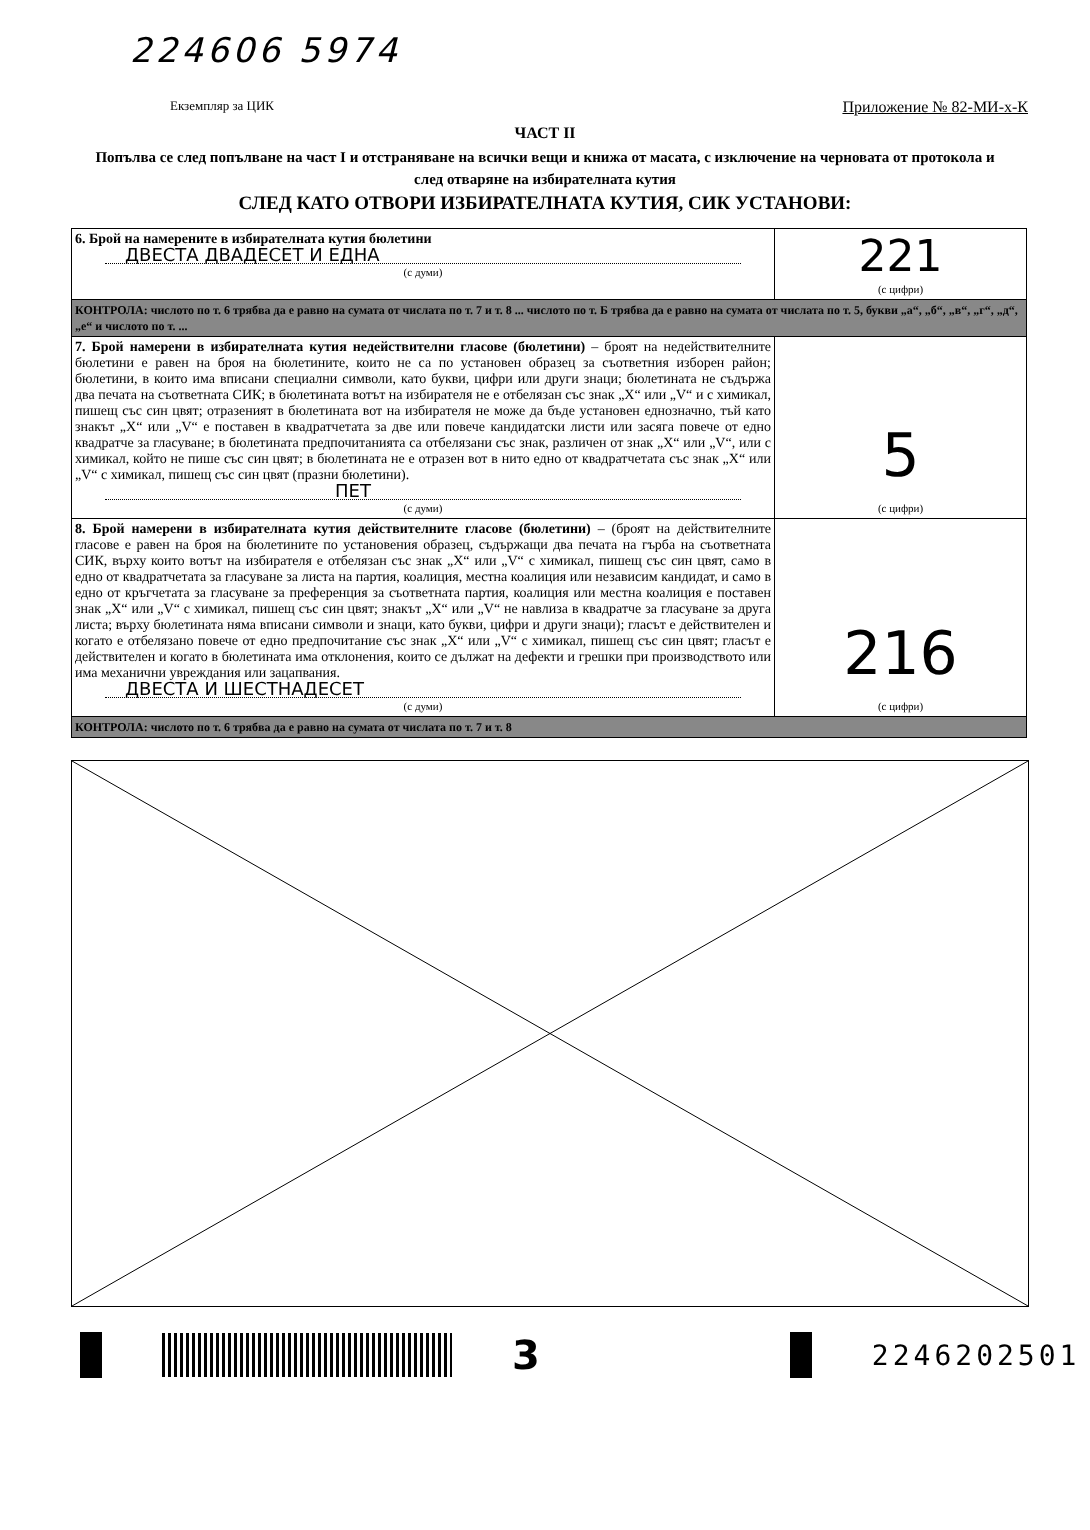224606 5974
Екземпляр за ЦИК Приложение № 82-МИ-х-К
ЧАСТ II
Попълва се след попълване на част I и отстраняване на всички вещи и книжа от масата, с изключение на черновата от протокола и след отваряне на избирателната кутия
СЛЕД КАТО ОТВОРИ ИЗБИРАТЕЛНАТА КУТИЯ, СИК УСТАНОВИ:
| 6. Брой на намерените в избирателната кутия бюлетини ДВЕСТА ДВАДЕСЕТ И ЕДНА (с думи) | 221 (с цифри) |
| КОНТРОЛА: числото по т. 6 трябва да е равно на сумата от числата по т. 7 и т. 8 ... числото по т. Б трябва да е равно на сумата от числата по т. 5, букви „а“, „б“, „в“, „г“, „д“, „е“ и числото по т. ... | |
| 7. Брой намерени в избирателната кутия недействителни гласове (бюлетини) – броят на недействителните бюлетини е равен на броя на бюлетините, които не са по установен образец за съответния изборен район; бюлетини, в които има вписани специални символи, като букви, цифри или други знаци; бюлетината не съдържа два печата на съответната СИК; в бюлетината вотът на избирателя не е отбелязан със знак „X“ или „V“ и с химикал, пишещ със син цвят; отразеният в бюлетината вот на избирателя не може да бъде установен еднозначно, тъй като знакът „X“ или „V“ е поставен в квадратчетата за две или повече кандидатски листи или засяга повече от едно квадратче за гласуване; в бюлетината предпочитанията са отбелязани със знак, различен от знак „X“ или „V“, или с химикал, който не пише със син цвят; в бюлетината не е отразен вот в нито едно от квадратчетата със знак „X“ или „V“ с химикал, пишещ със син цвят (празни бюлетини). ПЕТ (с думи) | 5 (с цифри) |
| 8. Брой намерени в избирателната кутия действителните гласове (бюлетини) – (броят на действителните гласове е равен на броя на бюлетините по установения образец, съдържащи два печата на гърба на съответната СИК, върху които вотът на избирателя е отбелязан със знак „X“ или „V“ с химикал, пишещ със син цвят, само в едно от квадратчетата за гласуване за листа на партия, коалиция, местна коалиция или независим кандидат, и само в едно от кръгчетата за гласуване за преференция за съответната партия, коалиция или местна коалиция е поставен знак „X“ или „V“ с химикал, пишещ със син цвят; знакът „X“ или „V“ не навлиза в квадратче за гласуване за друга листа; върху бюлетината няма вписани символи и знаци, като букви, цифри и други знаци); гласът е действителен и когато е отбелязано повече от едно предпочитание със знак „X“ или „V“ с химикал, пишещ със син цвят; гласът е действителен и когато в бюлетината има отклонения, които се дължат на дефекти и грешки при производството или има механични увреждания или зацапвания. ДВЕСТА И ШЕСТНАДЕСЕТ (с думи) | 216 (с цифри) |
| КОНТРОЛА: числото по т. 6 трябва да е равно на сумата от числата по т. 7 и т. 8 | |
3
2246202501